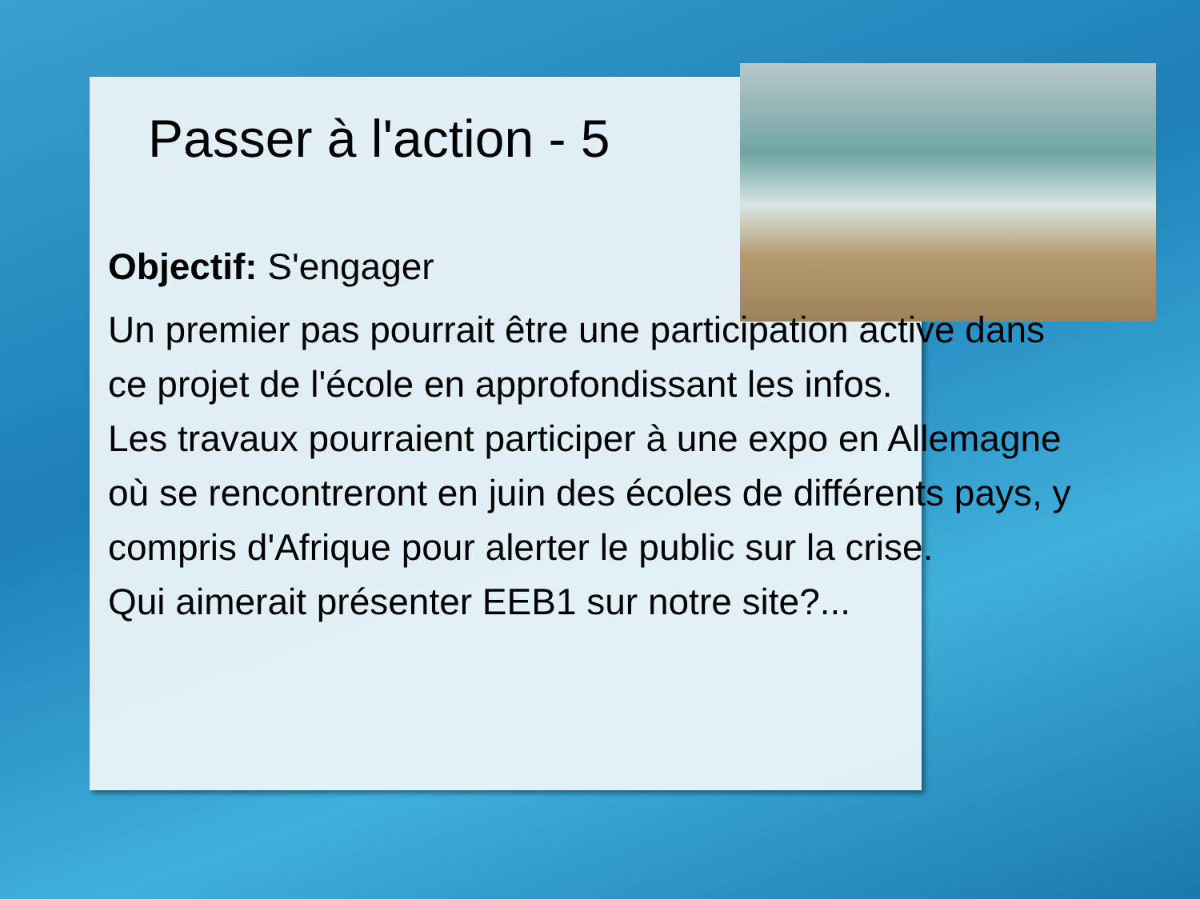Passer à l'action - 5
Objectif: S'engager
Un premier pas pourrait être une participation active dans ce projet de l'école en approfondissant les infos.
Les travaux pourraient participer à une expo en Allemagne où se rencontreront en juin des écoles de différents pays, y compris d'Afrique pour alerter le public sur la crise.
Qui aimerait présenter EEB1 sur notre site?...